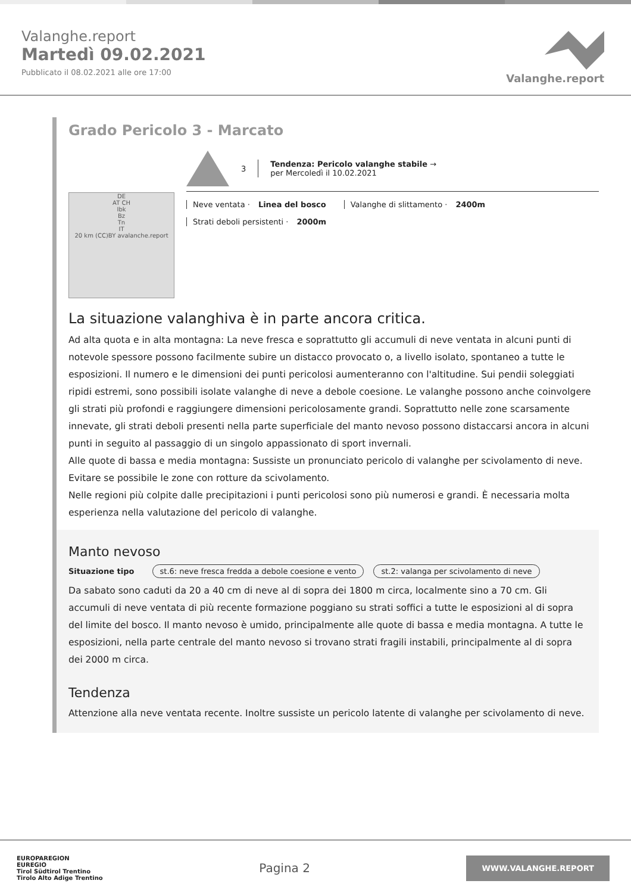Valanghe.report
Martedì 09.02.2021
Pubblicato il 08.02.2021 alle ore 17:00
Valanghe.report
Grado Pericolo 3 - Marcato
DE
AT CH
Ibk
Bz
Tn
IT
20 km (CC)BY avalanche.report
3
Tendenza: Pericolo valanghe stabile →
per Mercoledì il 10.02.2021
Neve ventata · Linea del bosco Valanghe di slittamento · 2400m
Strati deboli persistenti · 2000m
La situazione valanghiva è in parte ancora critica.
Ad alta quota e in alta montagna: La neve fresca e soprattutto gli accumuli di neve ventata in alcuni punti di notevole spessore possono facilmente subire un distacco provocato o, a livello isolato, spontaneo a tutte le esposizioni. Il numero e le dimensioni dei punti pericolosi aumenteranno con l'altitudine. Sui pendii soleggiati ripidi estremi, sono possibili isolate valanghe di neve a debole coesione. Le valanghe possono anche coinvolgere gli strati più profondi e raggiungere dimensioni pericolosamente grandi. Soprattutto nelle zone scarsamente innevate, gli strati deboli presenti nella parte superficiale del manto nevoso possono distaccarsi ancora in alcuni punti in seguito al passaggio di un singolo appassionato di sport invernali.
Alle quote di bassa e media montagna: Sussiste un pronunciato pericolo di valanghe per scivolamento di neve. Evitare se possibile le zone con rotture da scivolamento.
Nelle regioni più colpite dalle precipitazioni i punti pericolosi sono più numerosi e grandi. È necessaria molta esperienza nella valutazione del pericolo di valanghe.
Manto nevoso
Situazione tipo st.6: neve fresca fredda a debole coesione e vento st.2: valanga per scivolamento di neve
Da sabato sono caduti da 20 a 40 cm di neve al di sopra dei 1800 m circa, localmente sino a 70 cm. Gli accumuli di neve ventata di più recente formazione poggiano su strati soffici a tutte le esposizioni al di sopra del limite del bosco. Il manto nevoso è umido, principalmente alle quote di bassa e media montagna. A tutte le esposizioni, nella parte centrale del manto nevoso si trovano strati fragili instabili, principalmente al di sopra dei 2000 m circa.
Tendenza
Attenzione alla neve ventata recente. Inoltre sussiste un pericolo latente di valanghe per scivolamento di neve.
EUROPAREGION
EUREGIO
Tirol Südtirol Trentino
Tirolo Alto Adige Trentino
Pagina 2
WWW.VALANGHE.REPORT